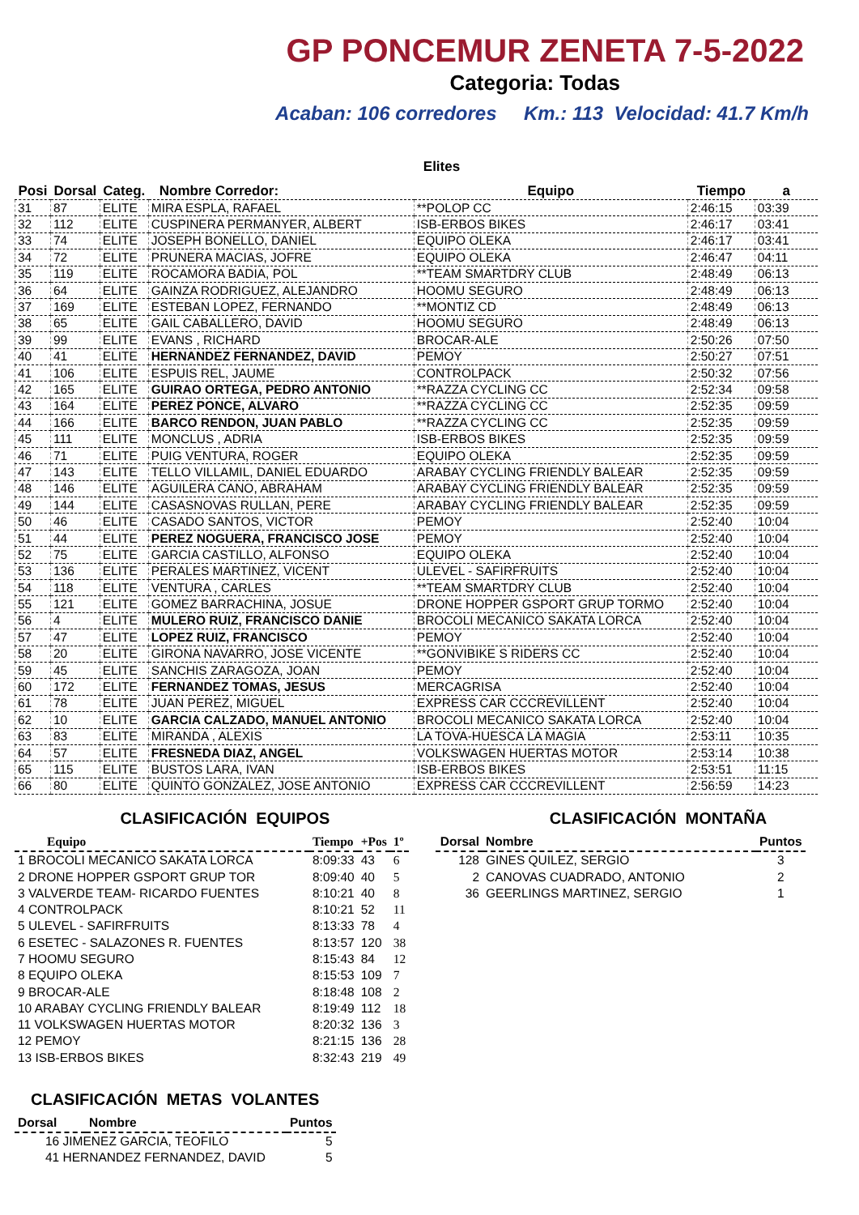GP PONCEMUR ZENETA 7-5-2022
Categoria: Todas
Acaban: 106 corredores Km.: 113 Velocidad: 41.7 Km/h
Elites
| Posi | Dorsal | Categ. | Nombre Corredor: | Equipo | Tiempo | a |
| --- | --- | --- | --- | --- | --- | --- |
| 31 | 87 | ELITE | MIRA ESPLA, RAFAEL | **POLOP CC | 2:46:15 | 03:39 |
| 32 | 112 | ELITE | CUSPINERA PERMANYER, ALBERT | ISB-ERBOS BIKES | 2:46:17 | 03:41 |
| 33 | 74 | ELITE | JOSEPH BONELLO, DANIEL | EQUIPO OLEKA | 2:46:17 | 03:41 |
| 34 | 72 | ELITE | PRUNERA MACIAS, JOFRE | EQUIPO OLEKA | 2:46:47 | 04:11 |
| 35 | 119 | ELITE | ROCAMORA BADIA, POL | **TEAM SMARTDRY CLUB | 2:48:49 | 06:13 |
| 36 | 64 | ELITE | GAINZA RODRIGUEZ, ALEJANDRO | HOOMU SEGURO | 2:48:49 | 06:13 |
| 37 | 169 | ELITE | ESTEBAN LOPEZ, FERNANDO | **MONTIZ CD | 2:48:49 | 06:13 |
| 38 | 65 | ELITE | GAIL CABALLERO, DAVID | HOOMU SEGURO | 2:48:49 | 06:13 |
| 39 | 99 | ELITE | EVANS , RICHARD | BROCAR-ALE | 2:50:26 | 07:50 |
| 40 | 41 | ELITE | HERNANDEZ FERNANDEZ, DAVID | PEMOY | 2:50:27 | 07:51 |
| 41 | 106 | ELITE | ESPUIS REL, JAUME | CONTROLPACK | 2:50:32 | 07:56 |
| 42 | 165 | ELITE | GUIRAO ORTEGA, PEDRO ANTONIO | **RAZZA CYCLING CC | 2:52:34 | 09:58 |
| 43 | 164 | ELITE | PEREZ PONCE, ALVARO | **RAZZA CYCLING CC | 2:52:35 | 09:59 |
| 44 | 166 | ELITE | BARCO RENDON, JUAN PABLO | **RAZZA CYCLING CC | 2:52:35 | 09:59 |
| 45 | 111 | ELITE | MONCLUS , ADRIA | ISB-ERBOS BIKES | 2:52:35 | 09:59 |
| 46 | 71 | ELITE | PUIG VENTURA, ROGER | EQUIPO OLEKA | 2:52:35 | 09:59 |
| 47 | 143 | ELITE | TELLO VILLAMIL, DANIEL EDUARDO | ARABAY CYCLING FRIENDLY BALEAR | 2:52:35 | 09:59 |
| 48 | 146 | ELITE | AGUILERA CANO, ABRAHAM | ARABAY CYCLING FRIENDLY BALEAR | 2:52:35 | 09:59 |
| 49 | 144 | ELITE | CASASNOVAS RULLAN, PERE | ARABAY CYCLING FRIENDLY BALEAR | 2:52:35 | 09:59 |
| 50 | 46 | ELITE | CASADO SANTOS, VICTOR | PEMOY | 2:52:40 | 10:04 |
| 51 | 44 | ELITE | PEREZ NOGUERA, FRANCISCO JOSE | PEMOY | 2:52:40 | 10:04 |
| 52 | 75 | ELITE | GARCIA CASTILLO, ALFONSO | EQUIPO OLEKA | 2:52:40 | 10:04 |
| 53 | 136 | ELITE | PERALES MARTINEZ, VICENT | ULEVEL - SAFIRFRUITS | 2:52:40 | 10:04 |
| 54 | 118 | ELITE | VENTURA , CARLES | **TEAM SMARTDRY CLUB | 2:52:40 | 10:04 |
| 55 | 121 | ELITE | GOMEZ BARRACHINA, JOSUE | DRONE HOPPER GSPORT GRUP TORMO | 2:52:40 | 10:04 |
| 56 | 4 | ELITE | MULERO RUIZ, FRANCISCO DANIE | BROCOLI MECANICO SAKATA LORCA | 2:52:40 | 10:04 |
| 57 | 47 | ELITE | LOPEZ RUIZ, FRANCISCO | PEMOY | 2:52:40 | 10:04 |
| 58 | 20 | ELITE | GIRONA NAVARRO, JOSE VICENTE | **GONVIBIKE S RIDERS CC | 2:52:40 | 10:04 |
| 59 | 45 | ELITE | SANCHIS ZARAGOZA, JOAN | PEMOY | 2:52:40 | 10:04 |
| 60 | 172 | ELITE | FERNANDEZ TOMAS, JESUS | MERCAGRISA | 2:52:40 | 10:04 |
| 61 | 78 | ELITE | JUAN PEREZ, MIGUEL | EXPRESS CAR CCCREVILLENT | 2:52:40 | 10:04 |
| 62 | 10 | ELITE | GARCIA CALZADO, MANUEL ANTONIO | BROCOLI MECANICO SAKATA LORCA | 2:52:40 | 10:04 |
| 63 | 83 | ELITE | MIRANDA , ALEXIS | LA TOVA-HUESCA LA MAGIA | 2:53:11 | 10:35 |
| 64 | 57 | ELITE | FRESNEDA DIAZ, ANGEL | VOLKSWAGEN HUERTAS MOTOR | 2:53:14 | 10:38 |
| 65 | 115 | ELITE | BUSTOS LARA, IVAN | ISB-ERBOS BIKES | 2:53:51 | 11:15 |
| 66 | 80 | ELITE | QUINTO GONZALEZ, JOSE ANTONIO | EXPRESS CAR CCCREVILLENT | 2:56:59 | 14:23 |
CLASIFICACIÓN EQUIPOS
| Equipo | Tiempo | +Pos | 1º |
| --- | --- | --- | --- |
| 1 BROCOLI MECANICO SAKATA LORCA | 8:09:33 | 43 | 6 |
| 2 DRONE HOPPER GSPORT GRUP TOR | 8:09:40 | 40 | 5 |
| 3 VALVERDE TEAM- RICARDO FUENTES | 8:10:21 | 40 | 8 |
| 4 CONTROLPACK | 8:10:21 | 52 | 11 |
| 5 ULEVEL - SAFIRFRUITS | 8:13:33 | 78 | 4 |
| 6 ESETEC - SALAZONES R. FUENTES | 8:13:57 | 120 | 38 |
| 7 HOOMU SEGURO | 8:15:43 | 84 | 12 |
| 8 EQUIPO OLEKA | 8:15:53 | 109 | 7 |
| 9 BROCAR-ALE | 8:18:48 | 108 | 2 |
| 10 ARABAY CYCLING FRIENDLY BALEAR | 8:19:49 | 112 | 18 |
| 11 VOLKSWAGEN HUERTAS MOTOR | 8:20:32 | 136 | 3 |
| 12 PEMOY | 8:21:15 | 136 | 28 |
| 13 ISB-ERBOS BIKES | 8:32:43 | 219 | 49 |
CLASIFICACIÓN METAS VOLANTES
| Dorsal | Nombre | Puntos |
| --- | --- | --- |
| 16 JIMENEZ GARCIA, TEOFILO | | 5 |
| 41 HERNANDEZ FERNANDEZ, DAVID | | 5 |
CLASIFICACIÓN MONTAÑA
| Dorsal | Nombre | Puntos |
| --- | --- | --- |
| 128 | GINES QUILEZ, SERGIO | 3 |
| 2 | CANOVAS CUADRADO, ANTONIO | 2 |
| 36 | GEERLINGS MARTINEZ, SERGIO | 1 |